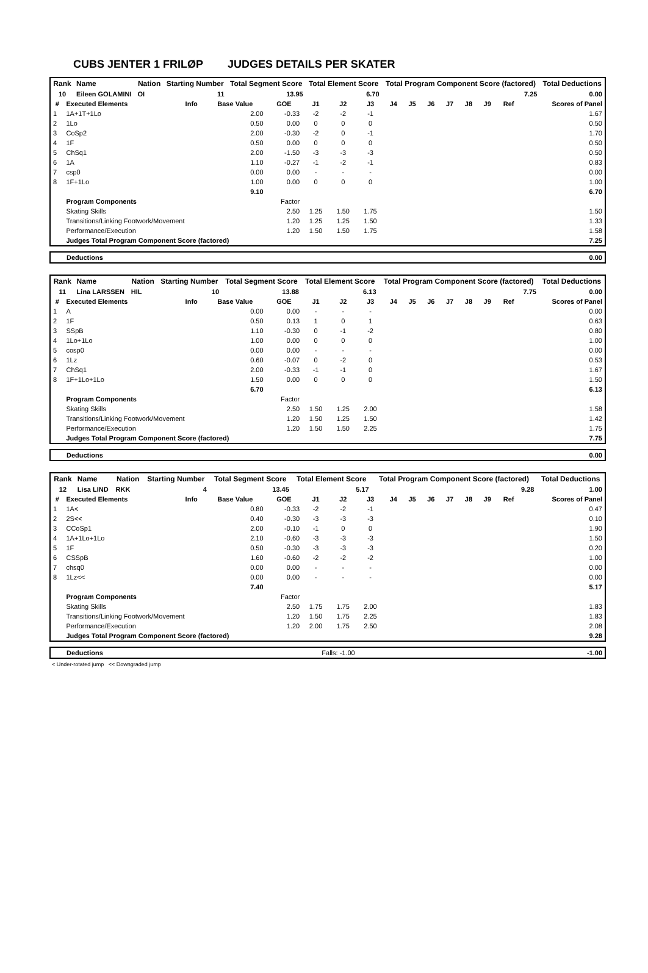CUBS JENTER 1 FRILØP JUDGES DETAILS PER SKATER
| Rank | Name | Nation | | Starting Number | Total Segment Score | Total Element Score | Total Program Component Score (factored) | | Total Deductions |
| --- | --- | --- | --- | --- | --- | --- | --- | --- | --- |
| 10 | Eileen GOLAMINI | OI | | 11 | 13.95 | 6.70 | | 7.25 | 0.00 |
| # | Executed Elements | Info | Base Value | GOE | J1 | J2 | J3 | J4 | J5 | J6 | J7 | J8 | J9 | Ref | Scores of Panel |
| --- | --- | --- | --- | --- | --- | --- | --- | --- | --- | --- | --- | --- | --- | --- | --- |
| 1 | 1A+1T+1Lo | | 2.00 | -0.33 | -2 | -2 | -1 | | | | | | | | 1.67 |
| 2 | 1Lo | | 0.50 | 0.00 | 0 | 0 | 0 | | | | | | | | 0.50 |
| 3 | CoSp2 | | 2.00 | -0.30 | -2 | 0 | -1 | | | | | | | | 1.70 |
| 4 | 1F | | 0.50 | 0.00 | 0 | 0 | 0 | | | | | | | | 0.50 |
| 5 | ChSq1 | | 2.00 | -1.50 | -3 | -3 | -3 | | | | | | | | 0.50 |
| 6 | 1A | | 1.10 | -0.27 | -1 | -2 | -1 | | | | | | | | 0.83 |
| 7 | csp0 | | 0.00 | 0.00 | - | - | - | | | | | | | | 0.00 |
| 8 | 1F+1Lo | | 1.00 | 0.00 | 0 | 0 | 0 | | | | | | | | 1.00 |
| | | | 9.10 | | | | | | | | | | | | 6.70 |
| | Program Components | | | Factor | | | | | | | | | | | |
| | Skating Skills | | | 2.50 | 1.25 | 1.50 | 1.75 | | | | | | | | 1.50 |
| | Transitions/Linking Footwork/Movement | | | 1.20 | 1.25 | 1.25 | 1.50 | | | | | | | | 1.33 |
| | Performance/Execution | | | 1.20 | 1.50 | 1.50 | 1.75 | | | | | | | | 1.58 |
| | Judges Total Program Component Score (factored) | | | | | | | | | | | | | | 7.25 |
| Deductions | 0.00 |
| Rank | Name | Nation | | Starting Number | Total Segment Score | Total Element Score | Total Program Component Score (factored) | | Total Deductions |
| --- | --- | --- | --- | --- | --- | --- | --- | --- | --- |
| 11 | Lina LARSSEN | HIL | | 10 | 13.88 | 6.13 | | 7.75 | 0.00 |
| # | Executed Elements | Info | Base Value | GOE | J1 | J2 | J3 | J4 | J5 | J6 | J7 | J8 | J9 | Ref | Scores of Panel |
| --- | --- | --- | --- | --- | --- | --- | --- | --- | --- | --- | --- | --- | --- | --- | --- |
| 1 | A | | 0.00 | 0.00 | - | - | - | | | | | | | | 0.00 |
| 2 | 1F | | 0.50 | 0.13 | 1 | 0 | 1 | | | | | | | | 0.63 |
| 3 | SSpB | | 1.10 | -0.30 | 0 | -1 | -2 | | | | | | | | 0.80 |
| 4 | 1Lo+1Lo | | 1.00 | 0.00 | 0 | 0 | 0 | | | | | | | | 1.00 |
| 5 | cosp0 | | 0.00 | 0.00 | - | - | - | | | | | | | | 0.00 |
| 6 | 1Lz | | 0.60 | -0.07 | 0 | -2 | 0 | | | | | | | | 0.53 |
| 7 | ChSq1 | | 2.00 | -0.33 | -1 | -1 | 0 | | | | | | | | 1.67 |
| 8 | 1F+1Lo+1Lo | | 1.50 | 0.00 | 0 | 0 | 0 | | | | | | | | 1.50 |
| | | | 6.70 | | | | | | | | | | | | 6.13 |
| | Program Components | | | Factor | | | | | | | | | | | |
| | Skating Skills | | | 2.50 | 1.50 | 1.25 | 2.00 | | | | | | | | 1.58 |
| | Transitions/Linking Footwork/Movement | | | 1.20 | 1.50 | 1.25 | 1.50 | | | | | | | | 1.42 |
| | Performance/Execution | | | 1.20 | 1.50 | 1.50 | 2.25 | | | | | | | | 1.75 |
| | Judges Total Program Component Score (factored) | | | | | | | | | | | | | | 7.75 |
| Deductions | 0.00 |
| Rank | Name | Nation | | Starting Number | Total Segment Score | Total Element Score | Total Program Component Score (factored) | | Total Deductions |
| --- | --- | --- | --- | --- | --- | --- | --- | --- | --- |
| 12 | Lisa LIND | RKK | | 4 | 13.45 | 5.17 | | 9.28 | 1.00 |
| # | Executed Elements | Info | Base Value | GOE | J1 | J2 | J3 | J4 | J5 | J6 | J7 | J8 | J9 | Ref | Scores of Panel |
| --- | --- | --- | --- | --- | --- | --- | --- | --- | --- | --- | --- | --- | --- | --- | --- |
| 1 | 1A< | | 0.80 | -0.33 | -2 | -2 | -1 | | | | | | | | 0.47 |
| 2 | 2S<< | | 0.40 | -0.30 | -3 | -3 | -3 | | | | | | | | 0.10 |
| 3 | CCoSp1 | | 2.00 | -0.10 | -1 | 0 | 0 | | | | | | | | 1.90 |
| 4 | 1A+1Lo+1Lo | | 2.10 | -0.60 | -3 | -3 | -3 | | | | | | | | 1.50 |
| 5 | 1F | | 0.50 | -0.30 | -3 | -3 | -3 | | | | | | | | 0.20 |
| 6 | CSSpB | | 1.60 | -0.60 | -2 | -2 | -2 | | | | | | | | 1.00 |
| 7 | chsq0 | | 0.00 | 0.00 | - | - | - | | | | | | | | 0.00 |
| 8 | 1Lz<< | | 0.00 | 0.00 | - | - | - | | | | | | | | 0.00 |
| | | | 7.40 | | | | | | | | | | | | 5.17 |
| | Program Components | | | Factor | | | | | | | | | | | |
| | Skating Skills | | | 2.50 | 1.75 | 1.75 | 2.00 | | | | | | | | 1.83 |
| | Transitions/Linking Footwork/Movement | | | 1.20 | 1.50 | 1.75 | 2.25 | | | | | | | | 1.83 |
| | Performance/Execution | | | 1.20 | 2.00 | 1.75 | 2.50 | | | | | | | | 2.08 |
| | Judges Total Program Component Score (factored) | | | | | | | | | | | | | | 9.28 |
| Deductions | Falls: -1.00 | -1.00 |
< Under-rotated jump << Downgraded jump